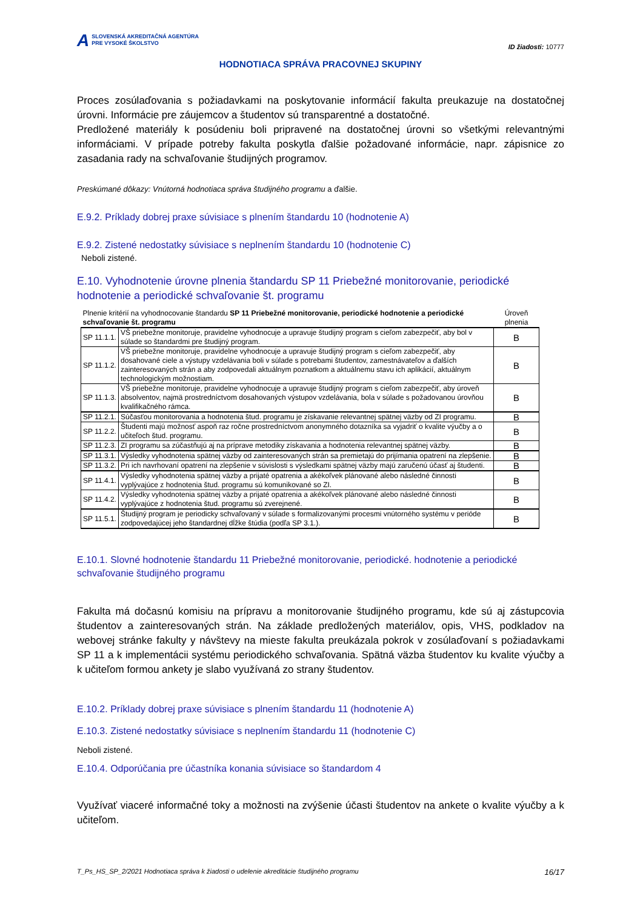A SLOVENSKÁ AKREDITAČNÁ AGENTÚRA
PRE VYSOKÉ ŠKOLSTVO
ID žiadosti: 10777
HODNOTIACA SPRÁVA PRACOVNEJ SKUPINY
Proces zosúlaďovania s požiadavkami na poskytovanie informácií fakulta preukazuje na dostatočnej úrovni. Informácie pre záujemcov a študentov sú transparentné a dostatočné.
Predložené materiály k posúdeniu boli pripravené na dostatočnej úrovni so všetkými relevantnými informáciami. V prípade potreby fakulta poskytla ďalšie požadované informácie, napr. zápisnice zo zasadania rady na schvaľovanie študijných programov.
Preskúmané dôkazy: Vnútorná hodnotiaca správa študijného programu a ďalšie.
E.9.2. Príklady dobrej praxe súvisiace s plnením štandardu 10 (hodnotenie A)
E.9.2. Zistené nedostatky súvisiace s neplnením štandardu 10 (hodnotenie C)
Neboli zistené.
E.10. Vyhodnotenie úrovne plnenia štandardu SP 11 Priebežné monitorovanie, periodické hodnotenie a periodické schvaľovanie št. programu
| Plnenie kritérií na vyhodnocovanie štandardu SP 11 Priebežné monitorovanie, periodické hodnotenie a periodické schvaľovanie št. programu | | Úroveň plnenia |
| SP 11.1.1. | VŠ priebežne monitoruje, pravidelne vyhodnocuje a upravuje študijný program s cieľom zabezpečiť, aby bol v súlade so štandardmi pre študijný program. | B |
| SP 11.1.2. | VŠ priebežne monitoruje, pravidelne vyhodnocuje a upravuje študijný program s cieľom zabezpečiť, aby dosahované ciele a výstupy vzdelávania boli v súlade s potrebami študentov, zamestnávateľov a ďalších zainteresovaných strán a aby zodpovedali aktuálnym poznatkom a aktuálnemu stavu ich aplikácií, aktuálnym technologickým možnostiam. | B |
| SP 11.1.3. | VŠ priebežne monitoruje, pravidelne vyhodnocuje a upravuje študijný program s cieľom zabezpečiť, aby úroveň absolventov, najmä prostredníctvom dosahovaných výstupov vzdelávania, bola v súlade s požadovanou úrovňou kvalifikačného rámca. | B |
| SP 11.2.1. | Súčasťou monitorovania a hodnotenia štud. programu je získavanie relevantnej spätnej väzby od ZI programu. | B |
| SP 11.2.2. | Študenti majú možnosť aspoň raz ročne prostredníctvom anonymného dotazníka sa vyjadriť o kvalite výučby a o učiteľoch štud. programu. | B |
| SP 11.2.3. | ZI programu sa zúčastňujú aj na príprave metodiky získavania a hodnotenia relevantnej spätnej väzby. | B |
| SP 11.3.1. | Výsledky vyhodnotenia spätnej väzby od zainteresovaných strán sa premietajú do prijímania opatrení na zlepšenie. | B |
| SP 11.3.2. | Pri ich navrhovaní opatrení na zlepšenie v súvislosti s výsledkami spätnej väzby majú zaručenú účasť aj študenti. | B |
| SP 11.4.1. | Výsledky vyhodnotenia spätnej väzby a prijaté opatrenia a akékoľvek plánované alebo následné činnosti vyplývajúce z hodnotenia štud. programu sú komunikované so ZI. | B |
| SP 11.4.2. | Výsledky vyhodnotenia spätnej väzby a prijaté opatrenia a akékoľvek plánované alebo následné činnosti vyplývajúce z hodnotenia štud. programu sú zverejnené. | B |
| SP 11.5.1. | Študijný program je periodicky schvaľovaný v súlade s formalizovanými procesmi vnútorného systému v perióde zodpovedajúcej jeho štandardnej dĺžke štúdia (podľa SP 3.1.). | B |
E.10.1. Slovné hodnotenie štandardu 11 Priebežné monitorovanie, periodické. hodnotenie a periodické schvaľovanie študijného programu
Fakulta má dočasnú komisiu na prípravu a monitorovanie študijného programu, kde sú aj zástupcovia študentov a zainteresovaných strán. Na základe predložených materiálov, opis, VHS, podkladov na webovej stránke fakulty y návštevy na mieste fakulta preukázala pokrok v zosúlaďovaní s požiadavkami SP 11 a k implementácii systému periodického schvaľovania. Spätná väzba študentov ku kvalite výučby a k učiteľom formou ankety je slabo využívaná zo strany študentov.
E.10.2. Príklady dobrej praxe súvisiace s plnením štandardu 11 (hodnotenie A)
E.10.3. Zistené nedostatky súvisiace s neplnením štandardu 11 (hodnotenie C)
Neboli zistené.
E.10.4. Odporúčania pre účastníka konania súvisiace so štandardom 4
Využívať viaceré informačné toky a možnosti na zvýšenie účasti študentov na ankete o kvalite výučby a k učiteľom.
T_Ps_HS_SP_2/2021 Hodnotiaca správa k žiadosti o udelenie akreditácie študijného programu 16/17